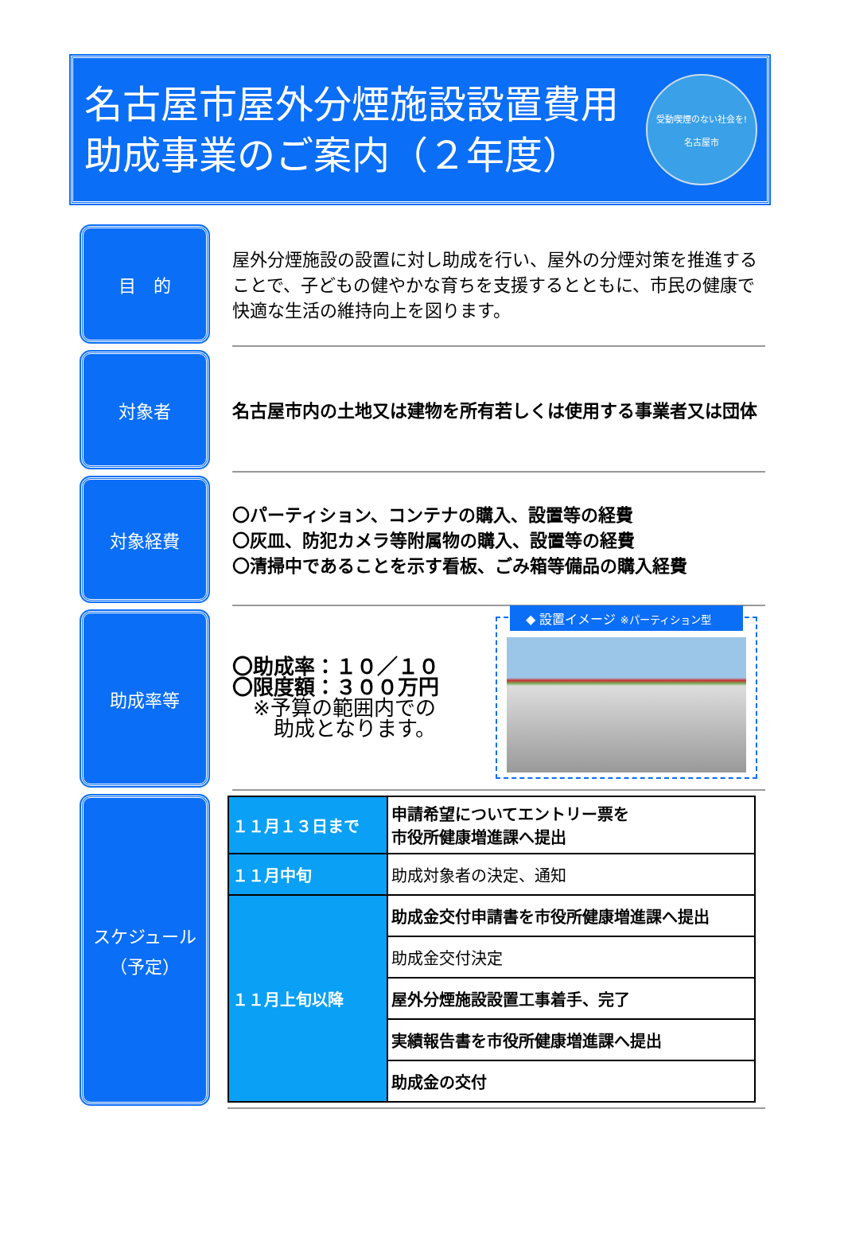名古屋市屋外分煙施設設置費用
助成事業のご案内（２年度）
受動喫煙のない社会を!
名古屋市
目　的
屋外分煙施設の設置に対し助成を行い、屋外の分煙対策を推進することで、子どもの健やかな育ちを支援するとともに、市民の健康で快適な生活の維持向上を図ります。
対象者
名古屋市内の土地又は建物を所有若しくは使用する事業者又は団体
対象経費
〇パーティション、コンテナの購入、設置等の経費
〇灰皿、防犯カメラ等附属物の購入、設置等の経費
〇清掃中であることを示す看板、ごみ箱等備品の購入経費
助成率等
〇助成率：１０／１０
〇限度額：３００万円
　※予算の範囲内での
　　助成となります。
◆ 設置イメージ ※パーティション型
スケジュール
（予定）
| １１月１３日まで | 申請希望についてエントリー票を 市役所健康増進課へ提出 |
| １１月中旬 | 助成対象者の決定、通知 |
| １１月上旬以降 | 助成金交付申請書を市役所健康増進課へ提出 |
| | 助成金交付決定 |
| | 屋外分煙施設設置工事着手、完了 |
| | 実績報告書を市役所健康増進課へ提出 |
| | 助成金の交付 |